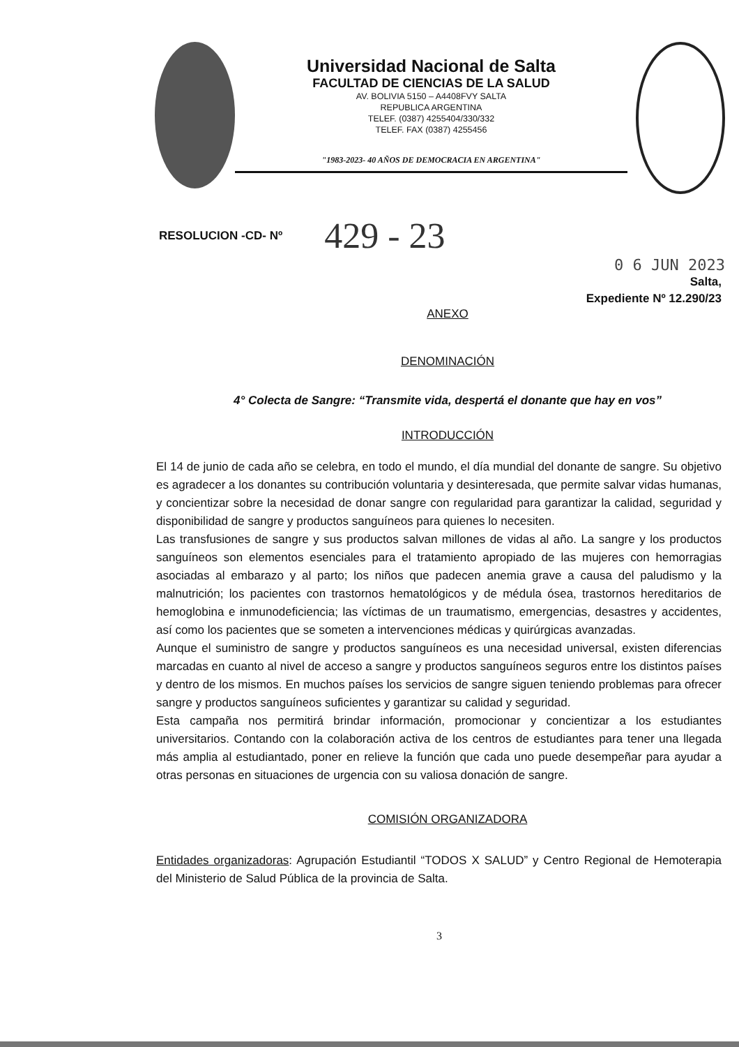Universidad Nacional de Salta
FACULTAD DE CIENCIAS DE LA SALUD
AV. BOLIVIA 5150 – A4408FVY SALTA
REPUBLICA ARGENTINA
TELEF. (0387) 4255404/330/332
TELEF. FAX (0387) 4255456
"1983-2023- 40 AÑOS DE DEMOCRACIA EN ARGENTINA"
RESOLUCION -CD- Nº 429 - 23
0 6 JUN 2023
Salta,
Expediente Nº 12.290/23
ANEXO
DENOMINACIÓN
4° Colecta de Sangre: “Transmite vida, despertá el donante que hay en vos”
INTRODUCCIÓN
El 14 de junio de cada año se celebra, en todo el mundo, el día mundial del donante de sangre. Su objetivo es agradecer a los donantes su contribución voluntaria y desinteresada, que permite salvar vidas humanas, y concientizar sobre la necesidad de donar sangre con regularidad para garantizar la calidad, seguridad y disponibilidad de sangre y productos sanguíneos para quienes lo necesiten.
Las transfusiones de sangre y sus productos salvan millones de vidas al año. La sangre y los productos sanguíneos son elementos esenciales para el tratamiento apropiado de las mujeres con hemorragias asociadas al embarazo y al parto; los niños que padecen anemia grave a causa del paludismo y la malnutrición; los pacientes con trastornos hematológicos y de médula ósea, trastornos hereditarios de hemoglobina e inmunodeficiencia; las víctimas de un traumatismo, emergencias, desastres y accidentes, así como los pacientes que se someten a intervenciones médicas y quirúrgicas avanzadas.
Aunque el suministro de sangre y productos sanguíneos es una necesidad universal, existen diferencias marcadas en cuanto al nivel de acceso a sangre y productos sanguíneos seguros entre los distintos países y dentro de los mismos. En muchos países los servicios de sangre siguen teniendo problemas para ofrecer sangre y productos sanguíneos suficientes y garantizar su calidad y seguridad.
Esta campaña nos permitirá brindar información, promocionar y concientizar a los estudiantes universitarios. Contando con la colaboración activa de los centros de estudiantes para tener una llegada más amplia al estudiantado, poner en relieve la función que cada uno puede desempeñar para ayudar a otras personas en situaciones de urgencia con su valiosa donación de sangre.
COMISIÓN ORGANIZADORA
Entidades organizadoras: Agrupación Estudiantil “TODOS X SALUD” y Centro Regional de Hemoterapia del Ministerio de Salud Pública de la provincia de Salta.
3